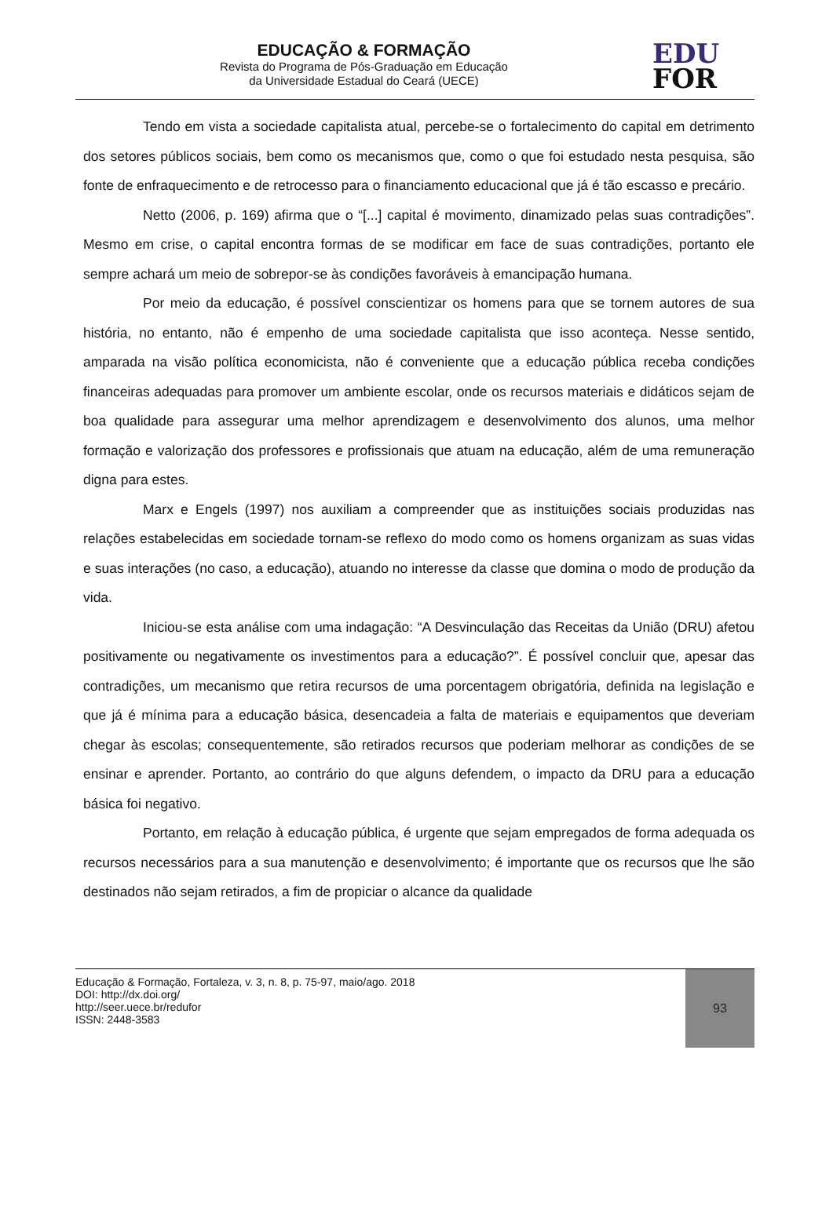EDUCAÇÃO & FORMAÇÃO
Revista do Programa de Pós-Graduação em Educação
da Universidade Estadual do Ceará (UECE)
EDU
FOR
Tendo em vista a sociedade capitalista atual, percebe-se o fortalecimento do capital em detrimento dos setores públicos sociais, bem como os mecanismos que, como o que foi estudado nesta pesquisa, são fonte de enfraquecimento e de retrocesso para o financiamento educacional que já é tão escasso e precário.
Netto (2006, p. 169) afirma que o “[...] capital é movimento, dinamizado pelas suas contradições”. Mesmo em crise, o capital encontra formas de se modificar em face de suas contradições, portanto ele sempre achará um meio de sobrepor-se às condições favoráveis à emancipação humana.
Por meio da educação, é possível conscientizar os homens para que se tornem autores de sua história, no entanto, não é empenho de uma sociedade capitalista que isso aconteça. Nesse sentido, amparada na visão política economicista, não é conveniente que a educação pública receba condições financeiras adequadas para promover um ambiente escolar, onde os recursos materiais e didáticos sejam de boa qualidade para assegurar uma melhor aprendizagem e desenvolvimento dos alunos, uma melhor formação e valorização dos professores e profissionais que atuam na educação, além de uma remuneração digna para estes.
Marx e Engels (1997) nos auxiliam a compreender que as instituições sociais produzidas nas relações estabelecidas em sociedade tornam-se reflexo do modo como os homens organizam as suas vidas e suas interações (no caso, a educação), atuando no interesse da classe que domina o modo de produção da vida.
Iniciou-se esta análise com uma indagação: “A Desvinculação das Receitas da União (DRU) afetou positivamente ou negativamente os investimentos para a educação?”. É possível concluir que, apesar das contradições, um mecanismo que retira recursos de uma porcentagem obrigatória, definida na legislação e que já é mínima para a educação básica, desencadeia a falta de materiais e equipamentos que deveriam chegar às escolas; consequentemente, são retirados recursos que poderiam melhorar as condições de se ensinar e aprender. Portanto, ao contrário do que alguns defendem, o impacto da DRU para a educação básica foi negativo.
Portanto, em relação à educação pública, é urgente que sejam empregados de forma adequada os recursos necessários para a sua manutenção e desenvolvimento; é importante que os recursos que lhe são destinados não sejam retirados, a fim de propiciar o alcance da qualidade
Educação & Formação, Fortaleza, v. 3, n. 8, p. 75-97, maio/ago. 2018
DOI: http://dx.doi.org/
http://seer.uece.br/redufor
ISSN: 2448-3583
93